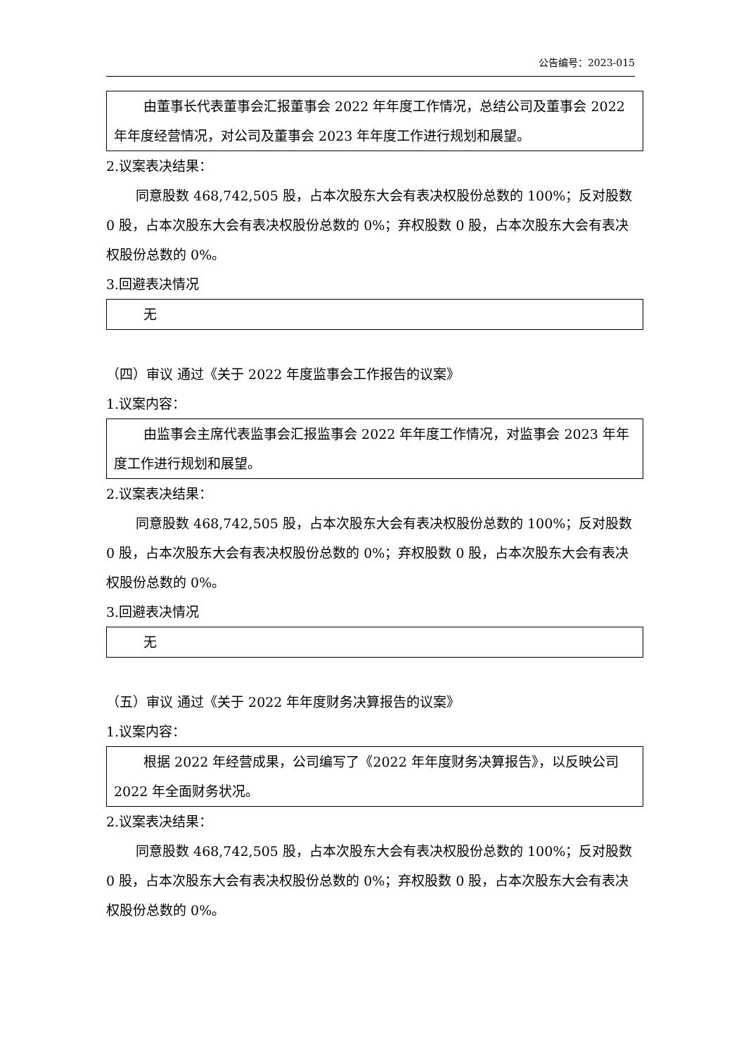公告编号：2023-015
由董事长代表董事会汇报董事会 2022 年年度工作情况，总结公司及董事会 2022 年年度经营情况，对公司及董事会 2023 年年度工作进行规划和展望。
2.议案表决结果：
同意股数 468,742,505 股，占本次股东大会有表决权股份总数的 100%；反对股数 0 股，占本次股东大会有表决权股份总数的 0%；弃权股数 0 股，占本次股东大会有表决权股份总数的 0%。
3.回避表决情况
无
（四）审议 通过《关于 2022 年度监事会工作报告的议案》
1.议案内容：
由监事会主席代表监事会汇报监事会 2022 年年度工作情况，对监事会 2023 年年度工作进行规划和展望。
2.议案表决结果：
同意股数 468,742,505 股，占本次股东大会有表决权股份总数的 100%；反对股数 0 股，占本次股东大会有表决权股份总数的 0%；弃权股数 0 股，占本次股东大会有表决权股份总数的 0%。
3.回避表决情况
无
（五）审议 通过《关于 2022 年年度财务决算报告的议案》
1.议案内容：
根据 2022 年经营成果，公司编写了《2022 年年度财务决算报告》，以反映公司 2022 年全面财务状况。
2.议案表决结果：
同意股数 468,742,505 股，占本次股东大会有表决权股份总数的 100%；反对股数 0 股，占本次股东大会有表决权股份总数的 0%；弃权股数 0 股，占本次股东大会有表决权股份总数的 0%。